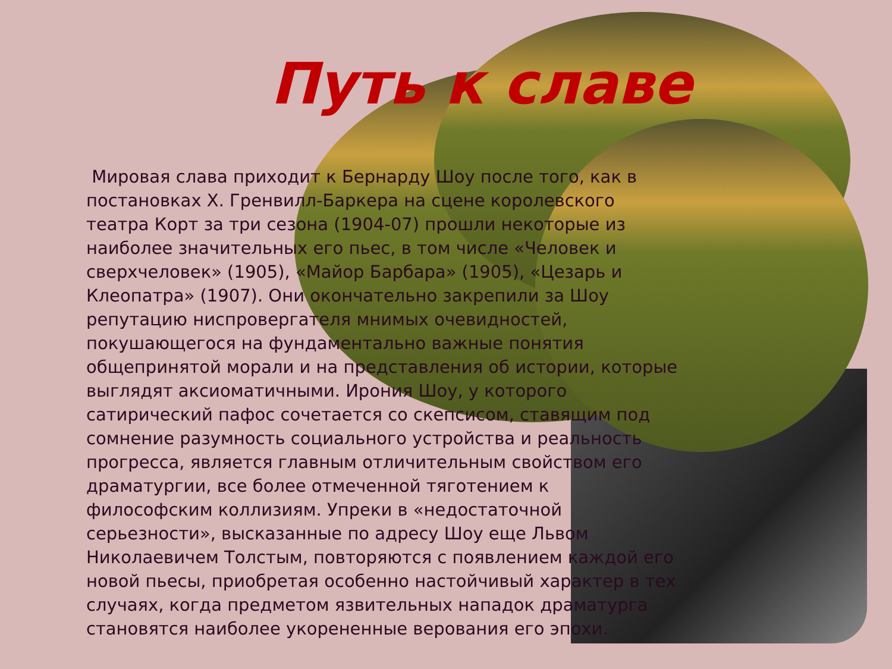Путь к славе
Мировая слава приходит к Бернарду Шоу после того, как в постановках Х. Гренвилл-Баркера на сцене королевского театра Корт за три сезона (1904-07) прошли некоторые из наиболее значительных его пьес, в том числе «Человек и сверхчеловек» (1905), «Майор Барбара» (1905), «Цезарь и Клеопатра» (1907). Они окончательно закрепили за Шоу репутацию ниспровергателя мнимых очевидностей, покушающегося на фундаментально важные понятия общепринятой морали и на представления об истории, которые выглядят аксиоматичными. Ирония Шоу, у которого сатирический пафос сочетается со скепсисом, ставящим под сомнение разумность социального устройства и реальность прогресса, является главным отличительным свойством его драматургии, все более отмеченной тяготением к философским коллизиям. Упреки в «недостаточной серьезности», высказанные по адресу Шоу еще Львом Николаевичем Толстым, повторяются с появлением каждой его новой пьесы, приобретая особенно настойчивый характер в тех случаях, когда предметом язвительных нападок драматурга становятся наиболее укорененные верования его эпохи.